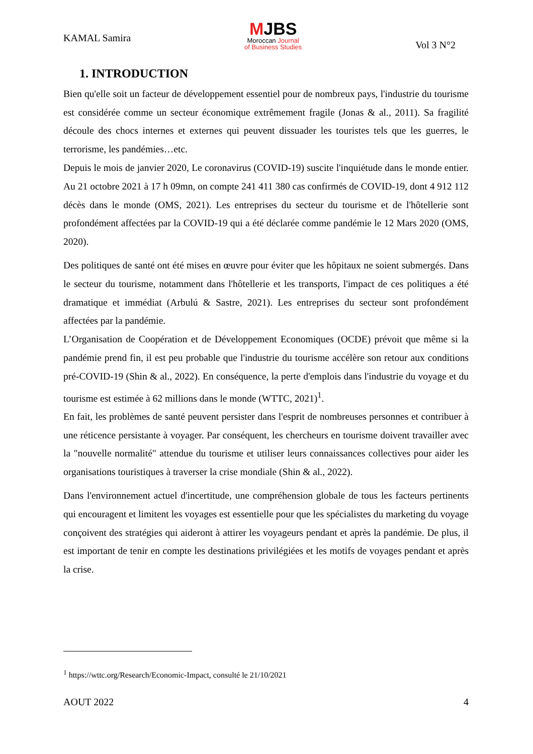KAMAL Samira
MJBS
Moroccan Journal
of Business Studies
Vol 3 N°2
1. INTRODUCTION
Bien qu'elle soit un facteur de développement essentiel pour de nombreux pays, l'industrie du tourisme est considérée comme un secteur économique extrêmement fragile (Jonas & al., 2011). Sa fragilité découle des chocs internes et externes qui peuvent dissuader les touristes tels que les guerres, le terrorisme, les pandémies…etc.
Depuis le mois de janvier 2020, Le coronavirus (COVID-19) suscite l'inquiétude dans le monde entier. Au 21 octobre 2021 à 17 h 09mn, on compte 241 411 380 cas confirmés de COVID-19, dont 4 912 112 décès dans le monde (OMS, 2021). Les entreprises du secteur du tourisme et de l'hôtellerie sont profondément affectées par la COVID-19 qui a été déclarée comme pandémie le 12 Mars 2020 (OMS, 2020).
Des politiques de santé ont été mises en œuvre pour éviter que les hôpitaux ne soient submergés. Dans le secteur du tourisme, notamment dans l'hôtellerie et les transports, l'impact de ces politiques a été dramatique et immédiat (Arbulú & Sastre, 2021). Les entreprises du secteur sont profondément affectées par la pandémie.
L’Organisation de Coopération et de Développement Economiques (OCDE) prévoit que même si la pandémie prend fin, il est peu probable que l'industrie du tourisme accélère son retour aux conditions pré-COVID-19 (Shin & al., 2022). En conséquence, la perte d'emplois dans l'industrie du voyage et du tourisme est estimée à 62 millions dans le monde (WTTC, 2021)<sup>1</sup>.
En fait, les problèmes de santé peuvent persister dans l'esprit de nombreuses personnes et contribuer à une réticence persistante à voyager. Par conséquent, les chercheurs en tourisme doivent travailler avec la "nouvelle normalité" attendue du tourisme et utiliser leurs connaissances collectives pour aider les organisations touristiques à traverser la crise mondiale (Shin & al., 2022).
Dans l'environnement actuel d'incertitude, une compréhension globale de tous les facteurs pertinents qui encouragent et limitent les voyages est essentielle pour que les spécialistes du marketing du voyage conçoivent des stratégies qui aideront à attirer les voyageurs pendant et après la pandémie. De plus, il est important de tenir en compte les destinations privilégiées et les motifs de voyages pendant et après la crise.
<sup>1</sup> https://wttc.org/Research/Economic-Impact, consulté le 21/10/2021
AOUT 2022 4